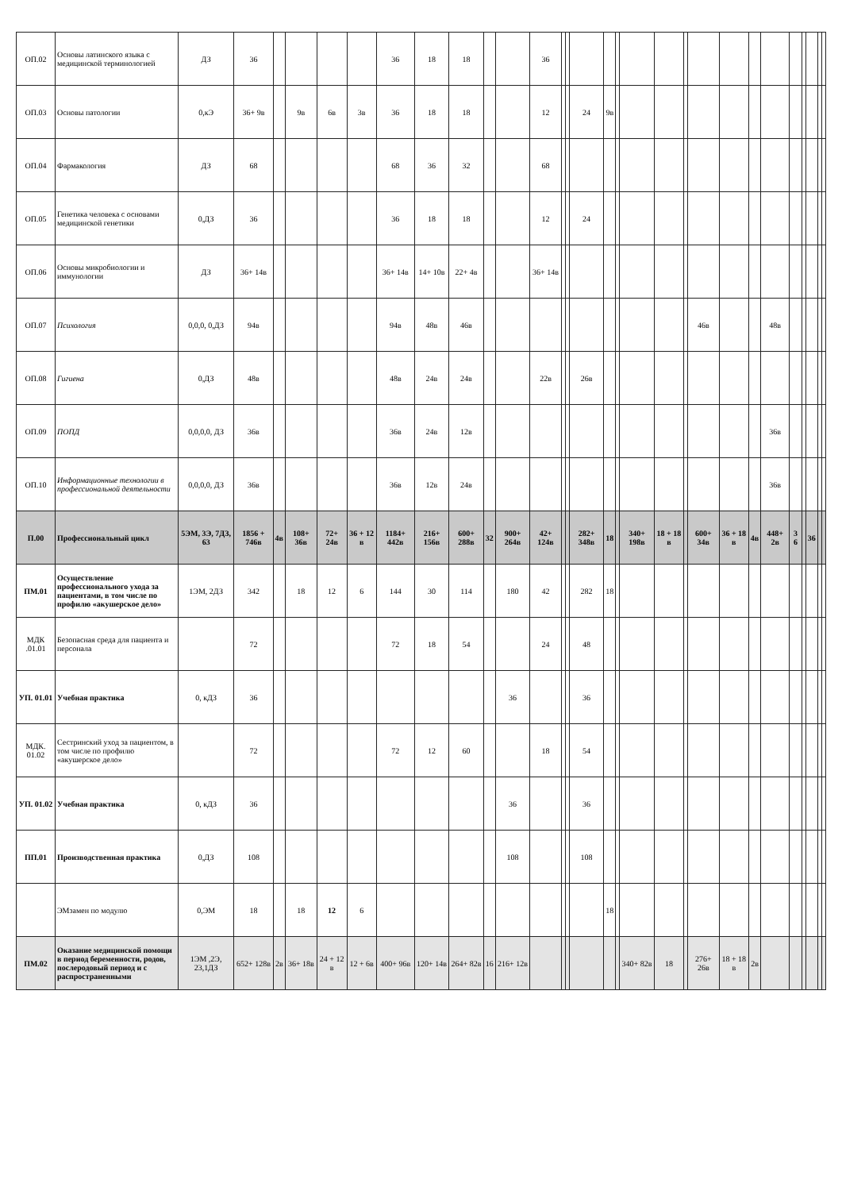| ОП.02 | Основы латинского языка с медицинской терминологией | ДЗ | 36 | | | | | 36 | 18 | 18 | | | 36 | | | | | | | | | | | | | | | | | |
| ОП.03 | Основы патологии | 0,кЭ | 36+ 9в | | 9в | 6в | 3в | 36 | 18 | 18 | | | 12 | | | 24 | 9в | | | | | | | | | | | | | |
| ОП.04 | Фармакология | ДЗ | 68 | | | | | 68 | 36 | 32 | | | 68 | | | | | | | | | | | | | | | | | |
| ОП.05 | Генетика человека с основами медицинской генетики | 0,ДЗ | 36 | | | | | 36 | 18 | 18 | | | 12 | | | 24 | | | | | | | | | | | | | | |
| ОП.06 | Основы микробиологии и иммунологии | ДЗ | 36+ 14в | | | | | 36+ 14в | 14+ 10в | 22+ 4в | | | 36+ 14в | | | | | | | | | | | | | | | | | |
| ОП.07 | Психология | 0,0,0, 0,ДЗ | 94в | | | | | 94в | 48в | 46в | | | | | | | | | | | | 46в | | | 48в | | | | | |
| ОП.08 | Гигиена | 0,ДЗ | 48в | | | | | 48в | 24в | 24в | | | 22в | | | 26в | | | | | | | | | | | | | | |
| ОП.09 | ПОПД | 0,0,0,0, ДЗ | 36в | | | | | 36в | 24в | 12в | | | | | | | | | | | | | | | 36в | | | | | |
| ОП.10 | Информационные технологии в профессиональной деятельности | 0,0,0,0, ДЗ | 36в | | | | | 36в | 12в | 24в | | | | | | | | | | | | | | | 36в | | | | | |
| П.00 | Профессиональный цикл | 5ЭМ, 3Э, 7ДЗ, 63 | 1856 + 746в | 4в | 108+ 36в | 72+ 24в | 36 + 12 в | 1184+ 442в | 216+ 156в | 600+ 288в | 32 | 900+ 264в | 42+ 124в | | | 282+ 348в | 18 | | 340+ 198в | 18 + 18 в | | 600+ 34в | 36 + 18 в | 4в | 448+ 2в | 3 6 | | 36 | | |
| ПМ.01 | Осуществление профессионального ухода за пациентами, в том числе по профилю «акушерское дело» | 1ЭМ, 2ДЗ | 342 | | 18 | 12 | 6 | 144 | 30 | 114 | | 180 | 42 | | | 282 | 18 | | | | | | | | | | | | | |
| МДК .01.01 | Безопасная среда для пациента и персонала | | 72 | | | | | 72 | 18 | 54 | | | 24 | | | 48 | | | | | | | | | | | | | | |
| УП. 01.01 | Учебная практика | 0, кДЗ | 36 | | | | | | | | | 36 | | | | 36 | | | | | | | | | | | | | | |
| МДК. 01.02 | Сестринский уход за пациентом, в том числе по профилю «акушерское дело» | | 72 | | | | | 72 | 12 | 60 | | | 18 | | | 54 | | | | | | | | | | | | | | |
| УП. 01.02 | Учебная практика | 0, кДЗ | 36 | | | | | | | | | 36 | | | | 36 | | | | | | | | | | | | | | |
| ПП.01 | Производственная практика | 0,ДЗ | 108 | | | | | | | | | 108 | | | | 108 | | | | | | | | | | | | | | |
| | ЭМзамен по модулю | 0,ЭМ | 18 | | 18 | 12 | 6 | | | | | | | | | | 18 | | | | | | | | | | | | | |
| ПМ.02 | Оказание медицинской помощи в период беременности, родов, послеродовый период и с распространенными | 1ЭМ ,2Э, 23,1ДЗ | 652+ 128в | 2в | 36+ 18в | 24 + 12 в | 12 + 6в | 400+ 96в | 120+ 14в | 264+ 82в | 16 | 216+ 12в | | | | | | | 340+ 82в | 18 | | 276+ 26в | 18 + 18 в | 2в | | | | | | |